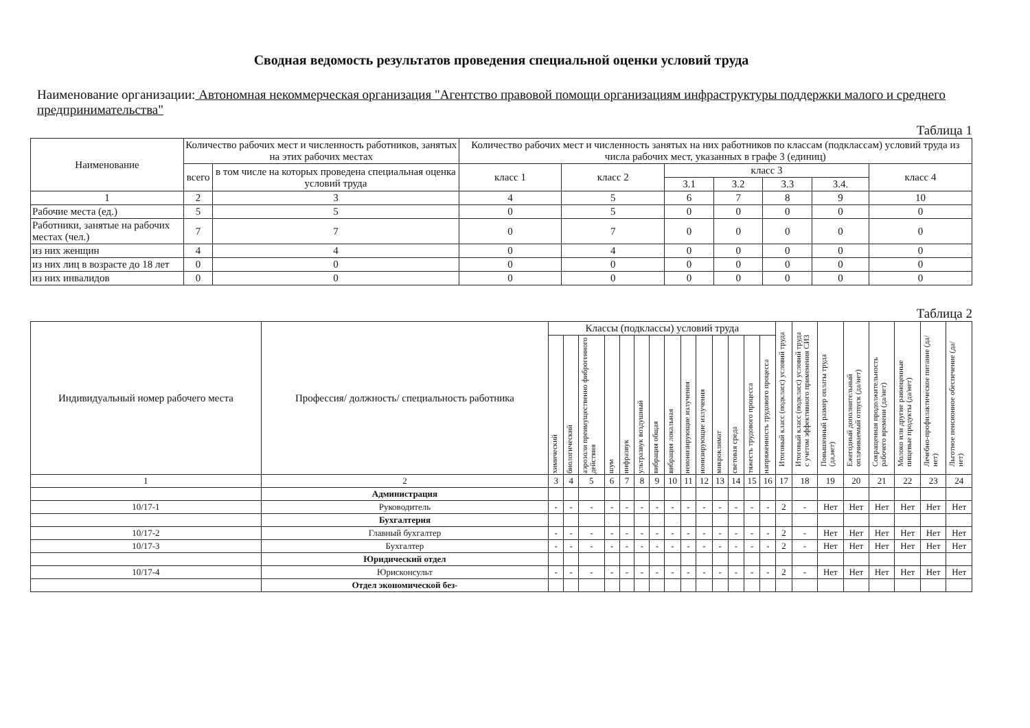Сводная ведомость результатов проведения специальной оценки условий труда
Наименование организации: Автономная некоммерческая организация "Агентство правовой помощи организациям инфраструктуры поддержки малого и среднего предпринимательства"
Таблица 1
| Наименование | Количество рабочих мест и численность работников, занятых на этих рабочих местах | | Количество рабочих мест и численность занятых на них работников по классам (подклассам) условий труда из числа рабочих мест, указанных в графе 3 (единиц) | | | | | | |
| --- | --- | --- | --- | --- | --- | --- | --- | --- | --- |
| | всего | в том числе на которых проведена специальная оценка условий труда | класс 1 | класс 2 | класс 3 | | | | класс 4 |
| | | | | | 3.1 | 3.2 | 3.3 | 3.4. | |
| 1 | 2 | 3 | 4 | 5 | 6 | 7 | 8 | 9 | 10 |
| Рабочие места (ед.) | 5 | 5 | 0 | 5 | 0 | 0 | 0 | 0 | 0 |
| Работники, занятые на рабочих местах (чел.) | 7 | 7 | 0 | 7 | 0 | 0 | 0 | 0 | 0 |
| из них женщин | 4 | 4 | 0 | 4 | 0 | 0 | 0 | 0 | 0 |
| из них лиц в возрасте до 18 лет | 0 | 0 | 0 | 0 | 0 | 0 | 0 | 0 | 0 |
| из них инвалидов | 0 | 0 | 0 | 0 | 0 | 0 | 0 | 0 | 0 |
Таблица 2
| Индивидуальный номер рабочего места | Профессия/ должность/ специальность работника | Классы (подклассы) условий труда | | | | | | | | | | | | | | Итоговый класс (подкласс) условий труда | Итоговый класс (подкласс) условий труда с учетом эффективного применения СИЗ | Повышенный размер оплаты труда (да,нет) | Ежегодный дополнительный оплачиваемый отпуск (да/нет) | Сокращенная продолжительность рабочего времени (да/нет) | Молоко или другие равноценные пищевые продукты (да/нет) | Лечебно-профилактическое питание (да/нет) | Льготное пенсионное обеспечение (да/нет) |
| --- | --- | --- | --- | --- | --- | --- | --- | --- | --- | --- | --- | --- | --- | --- | --- | --- | --- | --- | --- | --- | --- | --- | --- |
| | | химический | биологический | аэрозоли преимущественно фиброгенного действия | шум | инфразвук | ультразвук воздушный | вибрация общая | вибрация локальная | неионизирующие излучения | ионизирующие излучения | микроклимат | световая среда | тяжесть трудового процесса | напряженность трудового процесса | | | | | | | | |
| 1 | 2 | 3 | 4 | 5 | 6 | 7 | 8 | 9 | 10 | 11 | 12 | 13 | 14 | 15 | 16 | 17 | 18 | 19 | 20 | 21 | 22 | 23 | 24 |
| | Администрация | | | | | | | | | | | | | | | | | | | | | | |
| 10/17-1 | Руководитель | - | - | - | - | - | - | - | - | - | - | - | - | - | - | 2 | - | Нет | Нет | Нет | Нет | Нет | Нет |
| | Бухгалтерия | | | | | | | | | | | | | | | | | | | | | | |
| 10/17-2 | Главный бухгалтер | - | - | - | - | - | - | - | - | - | - | - | - | - | - | 2 | - | Нет | Нет | Нет | Нет | Нет | Нет |
| 10/17-3 | Бухгалтер | - | - | - | - | - | - | - | - | - | - | - | - | - | - | 2 | - | Нет | Нет | Нет | Нет | Нет | Нет |
| | Юридический отдел | | | | | | | | | | | | | | | | | | | | | | |
| 10/17-4 | Юрисконсульт | - | - | - | - | - | - | - | - | - | - | - | - | - | - | 2 | - | Нет | Нет | Нет | Нет | Нет | Нет |
| | Отдел экономической без- | | | | | | | | | | | | | | | | | | | | | | |